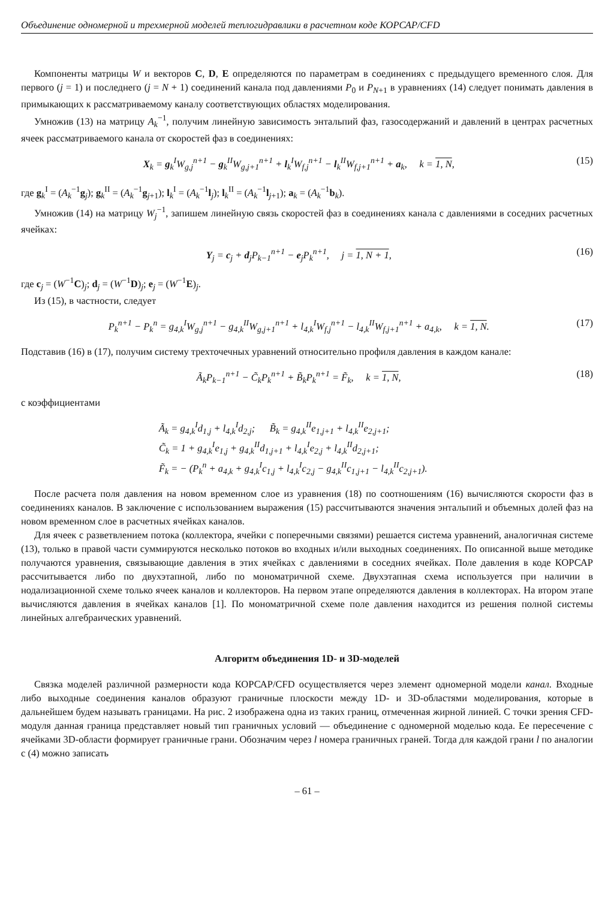Объединение одномерной и трехмерной моделей теплогидравлики в расчетном коде КОРСАР/CFD
Компоненты матрицы W и векторов C, D, E определяются по параметрам в соединениях с предыдущего временного слоя. Для первого (j = 1) и последнего (j = N + 1) соединений канала под давлениями P<sub>0</sub> и P<sub>N+1</sub> в уравнениях (14) следует понимать давления в примыкающих к рассматриваемому каналу соответствующих областях моделирования.
Умножив (13) на матрицу A<sub>k</sub><sup>−1</sup>, получим линейную зависимость энтальпий фаз, газосодержаний и давлений в центрах расчетных ячеек рассматриваемого канала от скоростей фаз в соединениях:
X<sub>k</sub> = g<sub>k</sub><sup>I</sup>W<sub>g,j</sub><sup>n+1</sup> − g<sub>k</sub><sup>II</sup>W<sub>g,j+1</sub><sup>n+1</sup> + l<sub>k</sub><sup>I</sup>W<sub>f,j</sub><sup>n+1</sup> − l<sub>k</sub><sup>II</sup>W<sub>f,j+1</sub><sup>n+1</sup> + a<sub>k</sub>, k = 1, N, (15)
где g<sub>k</sub><sup>I</sup> = (A<sub>k</sub><sup>−1</sup>g<sub>j</sub>); g<sub>k</sub><sup>II</sup> = (A<sub>k</sub><sup>−1</sup>g<sub>j+1</sub>); l<sub>k</sub><sup>I</sup> = (A<sub>k</sub><sup>−1</sup>l<sub>j</sub>); l<sub>k</sub><sup>II</sup> = (A<sub>k</sub><sup>−1</sup>l<sub>j+1</sub>); a<sub>k</sub> = (A<sub>k</sub><sup>−1</sup>b<sub>k</sub>).
Умножив (14) на матрицу W<sub>j</sub><sup>−1</sup>, запишем линейную связь скоростей фаз в соединениях канала с давлениями в соседних расчетных ячейках:
Y<sub>j</sub> = c<sub>j</sub> + d<sub>j</sub>P<sub>k−1</sub><sup>n+1</sup> − e<sub>j</sub>P<sub>k</sub><sup>n+1</sup>, j = 1, N + 1, (16)
где c<sub>j</sub> = (W<sup>−1</sup>C)<sub>j</sub>; d<sub>j</sub> = (W<sup>−1</sup>D)<sub>j</sub>; e<sub>j</sub> = (W<sup>−1</sup>E)<sub>j</sub>.
Из (15), в частности, следует
P<sub>k</sub><sup>n+1</sup> − P<sub>k</sub><sup>n</sup> = g<sub>4,k</sub><sup>I</sup>W<sub>g,j</sub><sup>n+1</sup> − g<sub>4,k</sub><sup>II</sup>W<sub>g,j+1</sub><sup>n+1</sup> + l<sub>4,k</sub><sup>I</sup>W<sub>f,j</sub><sup>n+1</sup> − l<sub>4,k</sub><sup>II</sup>W<sub>f,j+1</sub><sup>n+1</sup> + a<sub>4,k</sub>, k = 1, N. (17)
Подставив (16) в (17), получим систему трехточечных уравнений относительно профиля давления в каждом канале:
Ã<sub>k</sub>P<sub>k−1</sub><sup>n+1</sup> − C̃<sub>k</sub>P<sub>k</sub><sup>n+1</sup> + B̃<sub>k</sub>P<sub>k</sub><sup>n+1</sup> = F̃<sub>k</sub>, k = 1, N, (18)
с коэффициентами
Ã<sub>k</sub> = g<sub>4,k</sub><sup>I</sup>d<sub>1,j</sub> + l<sub>4,k</sub><sup>I</sup>d<sub>2,j</sub>; B̃<sub>k</sub> = g<sub>4,k</sub><sup>II</sup>e<sub>1,j+1</sub> + l<sub>4,k</sub><sup>II</sup>e<sub>2,j+1</sub>;
C̃<sub>k</sub> = 1 + g<sub>4,k</sub><sup>I</sup>e<sub>1,j</sub> + g<sub>4,k</sub><sup>II</sup>d<sub>1,j+1</sub> + l<sub>4,k</sub><sup>I</sup>e<sub>2,j</sub> + l<sub>4,k</sub><sup>II</sup>d<sub>2,j+1</sub>;
F̃<sub>k</sub> = − (P<sub>k</sub><sup>n</sup> + a<sub>4,k</sub> + g<sub>4,k</sub><sup>I</sup>c<sub>1,j</sub> + l<sub>4,k</sub><sup>I</sup>c<sub>2,j</sub> − g<sub>4,k</sub><sup>II</sup>c<sub>1,j+1</sub> − l<sub>4,k</sub><sup>II</sup>c<sub>2,j+1</sub>).
После расчета поля давления на новом временном слое из уравнения (18) по соотношениям (16) вычисляются скорости фаз в соединениях каналов. В заключение с использованием выражения (15) рассчитываются значения энтальпий и объемных долей фаз на новом временном слое в расчетных ячейках каналов.
Для ячеек с разветвлением потока (коллектора, ячейки с поперечными связями) решается система уравнений, аналогичная системе (13), только в правой части суммируются несколько потоков во входных и/или выходных соединениях. По описанной выше методике получаются уравнения, связывающие давления в этих ячейках с давлениями в соседних ячейках. Поле давления в коде КОРСАР рассчитывается либо по двухэтапной, либо по мономатричной схеме. Двухэтапная схема используется при наличии в нодализационной схеме только ячеек каналов и коллекторов. На первом этапе определяются давления в коллекторах. На втором этапе вычисляются давления в ячейках каналов [1]. По мономатричной схеме поле давления находится из решения полной системы линейных алгебраических уравнений.
Алгоритм объединения 1D- и 3D-моделей
Связка моделей различной размерности кода КОРСАР/CFD осуществляется через элемент одномерной модели канал. Входные либо выходные соединения каналов образуют граничные плоскости между 1D- и 3D-областями моделирования, которые в дальнейшем будем называть границами. На рис. 2 изображена одна из таких границ, отмеченная жирной линией. С точки зрения CFD-модуля данная граница представляет новый тип граничных условий — объединение с одномерной моделью кода. Ее пересечение с ячейками 3D-области формирует граничные грани. Обозначим через l номера граничных граней. Тогда для каждой грани l по аналогии с (4) можно записать
– 61 –